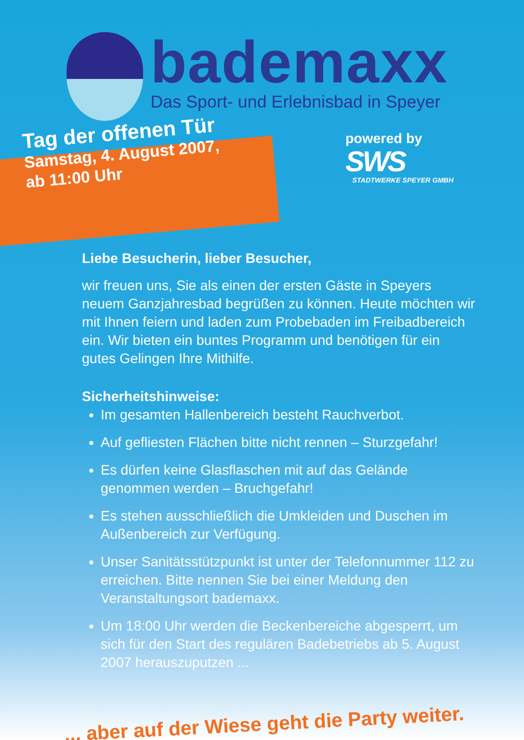bademaxx
Das Sport- und Erlebnisbad in Speyer
Tag der offenen Tür
Samstag, 4. August 2007,
ab 11:00 Uhr
powered by
SWS
STADTWERKE SPEYER GMBH
Liebe Besucherin, lieber Besucher,
wir freuen uns, Sie als einen der ersten Gäste in Speyers neuem Ganzjahresbad begrüßen zu können. Heute möchten wir mit Ihnen feiern und laden zum Probebaden im Freibadbereich ein. Wir bieten ein buntes Programm und benötigen für ein gutes Gelingen Ihre Mithilfe.
Sicherheitshinweise:
Im gesamten Hallenbereich besteht Rauchverbot.
Auf gefliesten Flächen bitte nicht rennen – Sturzgefahr!
Es dürfen keine Glasflaschen mit auf das Gelände genommen werden – Bruchgefahr!
Es stehen ausschließlich die Umkleiden und Duschen im Außenbereich zur Verfügung.
Unser Sanitätsstützpunkt ist unter der Telefonnummer 112 zu erreichen. Bitte nennen Sie bei einer Meldung den Veranstaltungsort bademaxx.
Um 18:00 Uhr werden die Beckenbereiche abgesperrt, um sich für den Start des regulären Badebetriebs ab 5. August 2007 herauszuputzen ...
... aber auf der Wiese geht die Party weiter.